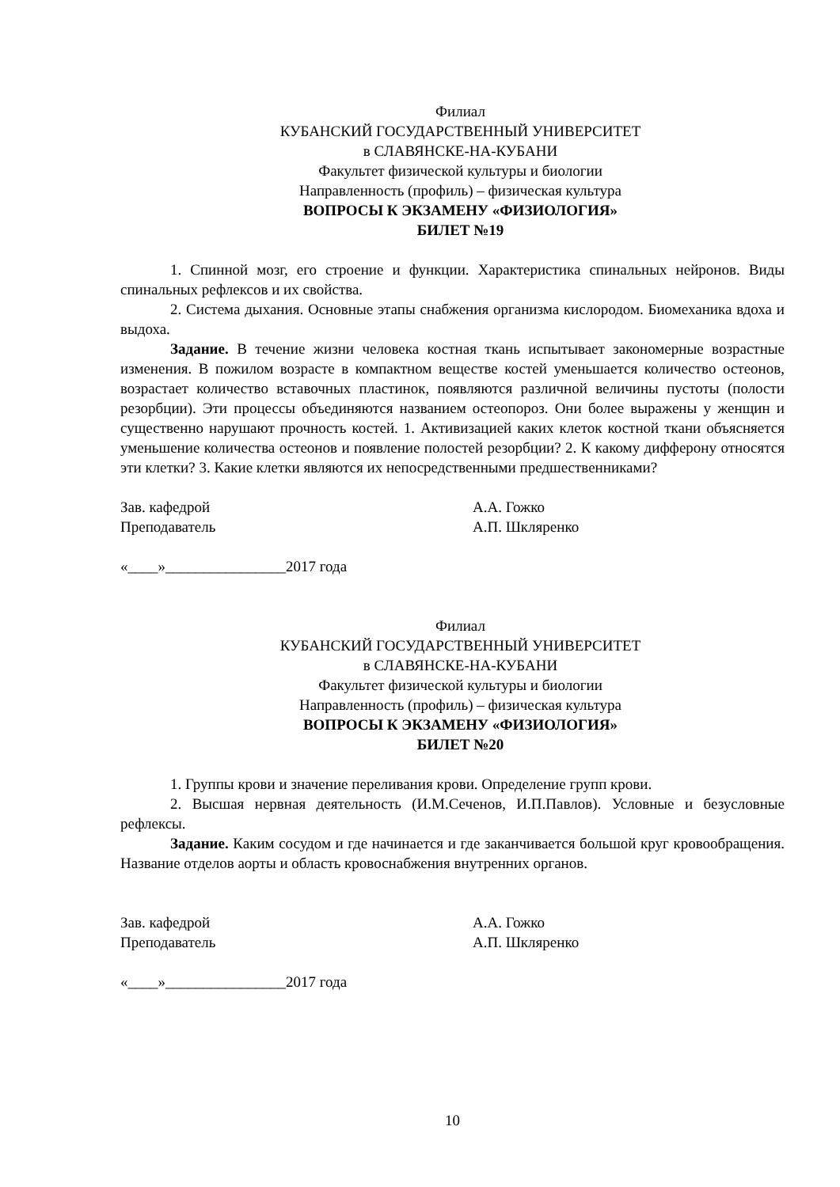Филиал
КУБАНСКИЙ ГОСУДАРСТВЕННЫЙ УНИВЕРСИТЕТ
в СЛАВЯНСКЕ-НА-КУБАНИ
Факультет физической культуры и биологии
Направленность (профиль) – физическая культура
ВОПРОСЫ К ЭКЗАМЕНУ «ФИЗИОЛОГИЯ»
БИЛЕТ №19
1. Спинной мозг, его строение и функции. Характеристика спинальных нейронов. Виды спинальных рефлексов и их свойства.
2. Система дыхания. Основные этапы снабжения организма кислородом. Биомеханика вдоха и выдоха.
Задание. В течение жизни человека костная ткань испытывает закономерные возрастные изменения. В пожилом возрасте в компактном веществе костей уменьшается количество остеонов, возрастает количество вставочных пластинок, появляются различной величины пустоты (полости резорбции). Эти процессы объединяются названием остеопороз. Они более выражены у женщин и существенно нарушают прочность костей. 1. Активизацией каких клеток костной ткани объясняется уменьшение количества остеонов и появление полостей резорбции? 2. К какому дифферону относятся эти клетки? 3. Какие клетки являются их непосредственными предшественниками?
Зав. кафедрой А.А. Гожко
Преподаватель А.П. Шкляренко
«____»________________2017 года
Филиал
КУБАНСКИЙ ГОСУДАРСТВЕННЫЙ УНИВЕРСИТЕТ
в СЛАВЯНСКЕ-НА-КУБАНИ
Факультет физической культуры и биологии
Направленность (профиль) – физическая культура
ВОПРОСЫ К ЭКЗАМЕНУ «ФИЗИОЛОГИЯ»
БИЛЕТ №20
1. Группы крови и значение переливания крови. Определение групп крови.
2. Высшая нервная деятельность (И.М.Сеченов, И.П.Павлов). Условные и безусловные рефлексы.
Задание. Каким сосудом и где начинается и где заканчивается большой круг кровообращения. Название отделов аорты и область кровоснабжения внутренних органов.
Зав. кафедрой А.А. Гожко
Преподаватель А.П. Шкляренко
«____»________________2017 года
10